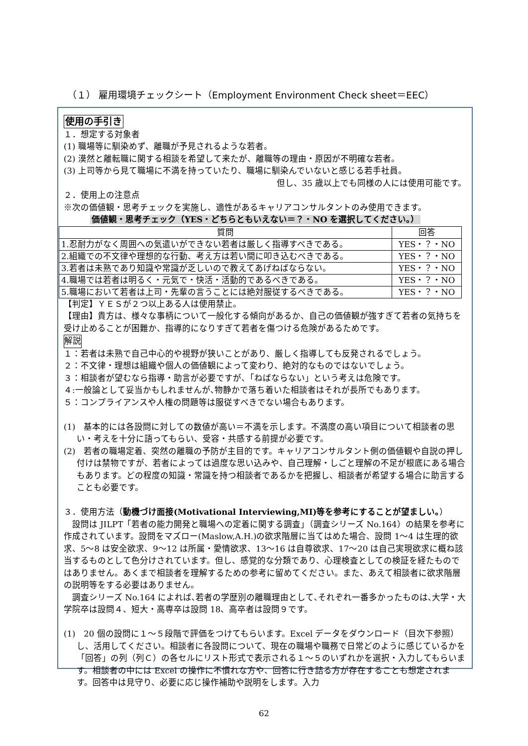（１） 雇用環境チェックシート（Employment Environment Check sheet＝EEC）
使用の手引き
１．想定する対象者
(1) 職場等に馴染めず、離職が予見されるような若者。
(2) 漠然と離転職に関する相談を希望して来たが、離職等の理由・原因が不明確な若者。
(3) 上司等から見て職場に不満を持っていたり、職場に馴染んでいないと感じる若手社員。
但し、35 歳以上でも同様の人には使用可能です。
２．使用上の注意点
※次の価値観・思考チェックを実施し、適性があるキャリアコンサルタントのみ使用できます。
価値観・思考チェック（YES・どちらともいえない＝？・NO を選択してください。）
| 質問 | 回答 |
| --- | --- |
| 1.忍耐力がなく周囲への気遣いができない若者は厳しく指導すべきである。 | YES・？・NO |
| 2.組織での不文律や理想的な行動、考え方は若い間に叩き込むべきである。 | YES・？・NO |
| 3.若者は未熟であり知識や常識が乏しいので教えてあげねばならない。 | YES・？・NO |
| 4.職場では若者は明るく・元気で・快活・活動的であるべきである。 | YES・？・NO |
| 5.職場において若者は上司・先輩の言うことには絶対服従するべきである。 | YES・？・NO |
【判定】ＹＥＳが２つ以上ある人は使用禁止。
【理由】貴方は、様々な事柄について一般化する傾向があるか、自己の価値観が強すぎて若者の気持ちを受け止めることが困難か、指導的になりすぎて若者を傷つける危険があるためです。
解説
１：若者は未熟で自己中心的や視野が狭いことがあり、厳しく指導しても反発されるでしょう。
２：不文律・理想は組織や個人の価値観によって変わり、絶対的なものではないでしょう。
３：相談者が望むなら指導・助言が必要ですが、「ねばならない」という考えは危険です。
４:一般論として妥当かもしれませんが､物静かで落ち着いた相談者はそれが長所でもあります。
５：コンプライアンスや人権の問題等は服従すべきでない場合もあります。
(1)　基本的には各設問に対しての数値が高い＝不満を示します。不満度の高い項目について相談者の思い・考えを十分に語ってもらい、受容・共感する前提が必要です。
(2)　若者の職場定着、突然の離職の予防が主目的です。キャリアコンサルタント側の価値観や自説の押し付けは禁物ですが、若者によっては過度な思い込みや、自己理解・しごと理解の不足が根底にある場合もあります。どの程度の知識・常識を持つ相談者であるかを把握し、相談者が希望する場合に助言することも必要です。
３．使用方法（動機づけ面接(Motivational Interviewing,MI)等を参考にすることが望ましい。）
　設問は JILPT「若者の能力開発と職場への定着に関する調査」（調査シリーズ No.164）の結果を参考に作成されています。設問をマズロー(Maslow,A.H.)の欲求階層に当てはめた場合、設問 1～4 は生理的欲求、5～8 は安全欲求、9～12 は所属・愛情欲求、13～16 は自尊欲求、17～20 は自己実現欲求に概ね該当するものとして色分けされています。但し、感覚的な分類であり、心理検査としての検証を経たものではありません。あくまで相談者を理解するための参考に留めてください。また、あえて相談者に欲求階層の説明等をする必要はありません。
　調査シリーズ No.164 によれば､若者の学歴別の離職理由として､それぞれ一番多かったものは､大学・大学院卒は設問４、短大・高専卒は設問 18、高卒者は設問９です。
(1)　20 個の設問に１～５段階で評価をつけてもらいます。Excel データをダウンロード（目次下参照）し、活用してください。相談者に各設問について、現在の職場や職務で日常どのように感じているかを「回答」の列（列Ｃ）の各セルにリスト形式で表示される１～５のいずれかを選択・入力してもらいます。相談者の中には Excel の操作に不慣れな方や、回答に行き詰る方が存在することも想定されます。回答中は見守り、必要に応じ操作補助や説明をします。入力
62